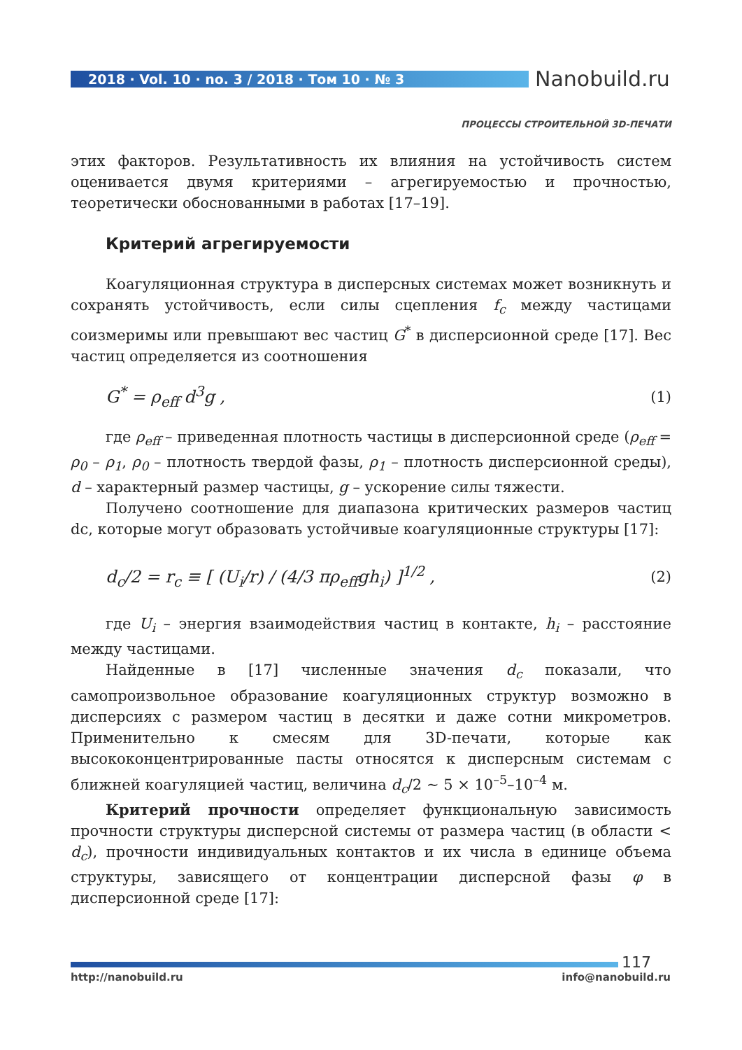2018 · Vol. 10 · no. 3 / 2018 · Том 10 · № 3
Nanobuild.ru
ПРОЦЕССЫ СТРОИТЕЛЬНОЙ 3D-ПЕЧАТИ
этих факторов. Результативность их влияния на устойчивость систем оценивается двумя критериями – агрегируемостью и прочностью, теоретически обоснованными в работах [17–19].
Критерий агрегируемости
Коагуляционная структура в дисперсных системах может возникнуть и сохранять устойчивость, если силы сцепления f<sub>c</sub> между частицами соизмеримы или превышают вес частиц G<sup>*</sup> в дисперсионной среде [17]. Вес частиц определяется из соотношения
G<sup>*</sup> = ρ<sub>eff</sub> d<sup>3</sup>g , (1)
где ρ<sub>eff</sub> – приведенная плотность частицы в дисперсионной среде (ρ<sub>eff</sub> = ρ<sub>0</sub> – ρ<sub>1</sub>, ρ<sub>0</sub> – плотность твердой фазы, ρ<sub>1</sub> – плотность дисперсионной среды), d – характерный размер частицы, g – ускорение силы тяжести.
Получено соотношение для диапазона критических размеров частиц dc, которые могут образовать устойчивые коагуляционные структуры [17]:
d<sub>c</sub>/2 = r<sub>c</sub> ≡ [ (U<sub>i</sub>/r) / (4/3 πρ<sub>eff</sub>gh<sub>i</sub>) ]<sup>1/2</sup> , (2)
где U<sub>i</sub> – энергия взаимодействия частиц в контакте, h<sub>i</sub> – расстояние между частицами.
Найденные в [17] численные значения d<sub>c</sub> показали, что самопроизвольное образование коагуляционных структур возможно в дисперсиях с размером частиц в десятки и даже сотни микрометров. Применительно к смесям для 3D-печати, которые как высококонцентрированные пасты относятся к дисперсным системам с ближней коагуляцией частиц, величина d<sub>c</sub>/2 ~ 5 × 10<sup>–5</sup>–10<sup>–4</sup> м.
Критерий прочности определяет функциональную зависимость прочности структуры дисперсной системы от размера частиц (в области < d<sub>c</sub>), прочности индивидуальных контактов и их числа в единице объема структуры, зависящего от концентрации дисперсной фазы φ в дисперсионной среде [17]:
117
http://nanobuild.ru info@nanobuild.ru